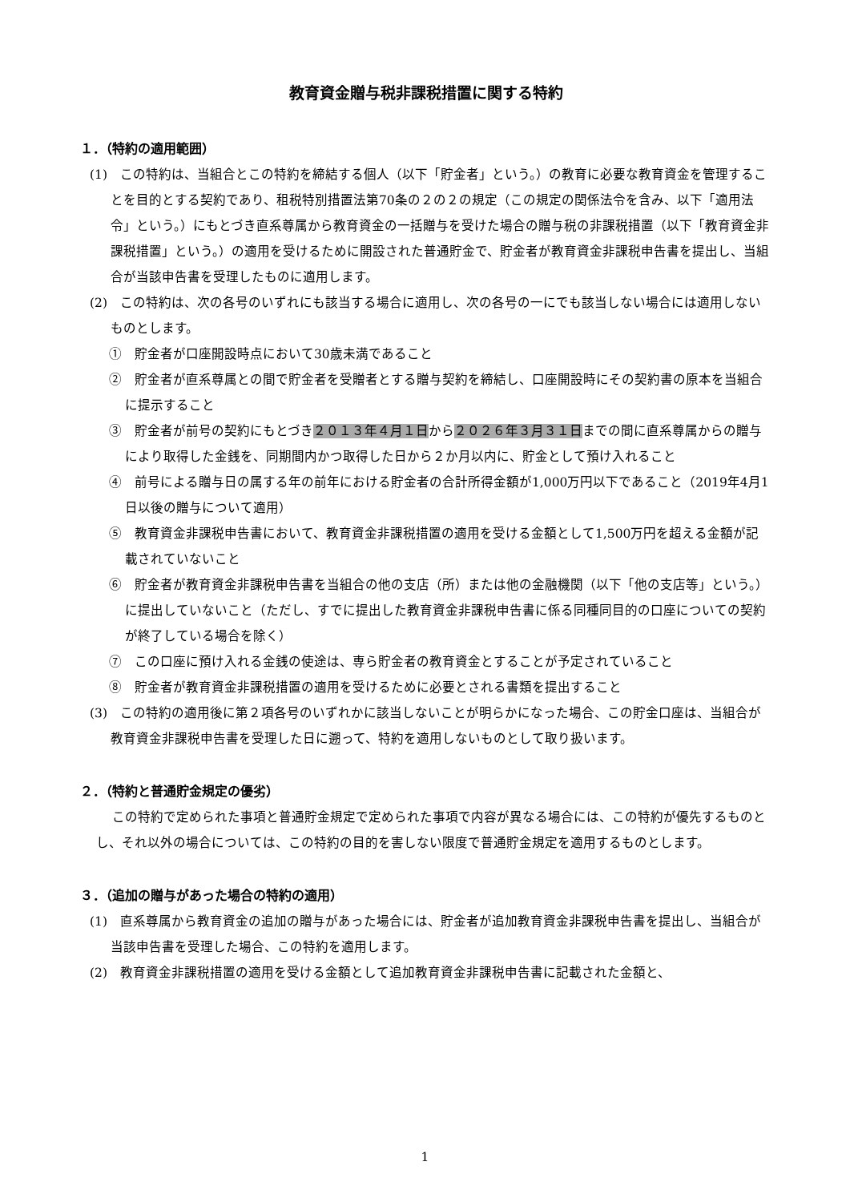教育資金贈与税非課税措置に関する特約
１．（特約の適用範囲）
(1)　この特約は、当組合とこの特約を締結する個人（以下「貯金者」という。）の教育に必要な教育資金を管理することを目的とする契約であり、租税特別措置法第70条の２の２の規定（この規定の関係法令を含み、以下「適用法令」という。）にもとづき直系尊属から教育資金の一括贈与を受けた場合の贈与税の非課税措置（以下「教育資金非課税措置」という。）の適用を受けるために開設された普通貯金で、貯金者が教育資金非課税申告書を提出し、当組合が当該申告書を受理したものに適用します。
(2)　この特約は、次の各号のいずれにも該当する場合に適用し、次の各号の一にでも該当しない場合には適用しないものとします。
①　貯金者が口座開設時点において30歳未満であること
②　貯金者が直系尊属との間で貯金者を受贈者とする贈与契約を締結し、口座開設時にその契約書の原本を当組合に提示すること
③　貯金者が前号の契約にもとづき２０１３年４月１日から２０２６年３月３１日までの間に直系尊属からの贈与により取得した金銭を、同期間内かつ取得した日から２か月以内に、貯金として預け入れること
④　前号による贈与日の属する年の前年における貯金者の合計所得金額が1,000万円以下であること（2019年4月1日以後の贈与について適用）
⑤　教育資金非課税申告書において、教育資金非課税措置の適用を受ける金額として1,500万円を超える金額が記載されていないこと
⑥　貯金者が教育資金非課税申告書を当組合の他の支店（所）または他の金融機関（以下「他の支店等」という。）に提出していないこと（ただし、すでに提出した教育資金非課税申告書に係る同種同目的の口座についての契約が終了している場合を除く）
⑦　この口座に預け入れる金銭の使途は、専ら貯金者の教育資金とすることが予定されていること
⑧　貯金者が教育資金非課税措置の適用を受けるために必要とされる書類を提出すること
(3)　この特約の適用後に第２項各号のいずれかに該当しないことが明らかになった場合、この貯金口座は、当組合が教育資金非課税申告書を受理した日に遡って、特約を適用しないものとして取り扱います。
２．（特約と普通貯金規定の優劣）
この特約で定められた事項と普通貯金規定で定められた事項で内容が異なる場合には、この特約が優先するものとし、それ以外の場合については、この特約の目的を害しない限度で普通貯金規定を適用するものとします。
３．（追加の贈与があった場合の特約の適用）
(1)　直系尊属から教育資金の追加の贈与があった場合には、貯金者が追加教育資金非課税申告書を提出し、当組合が当該申告書を受理した場合、この特約を適用します。
(2)　教育資金非課税措置の適用を受ける金額として追加教育資金非課税申告書に記載された金額と、
1